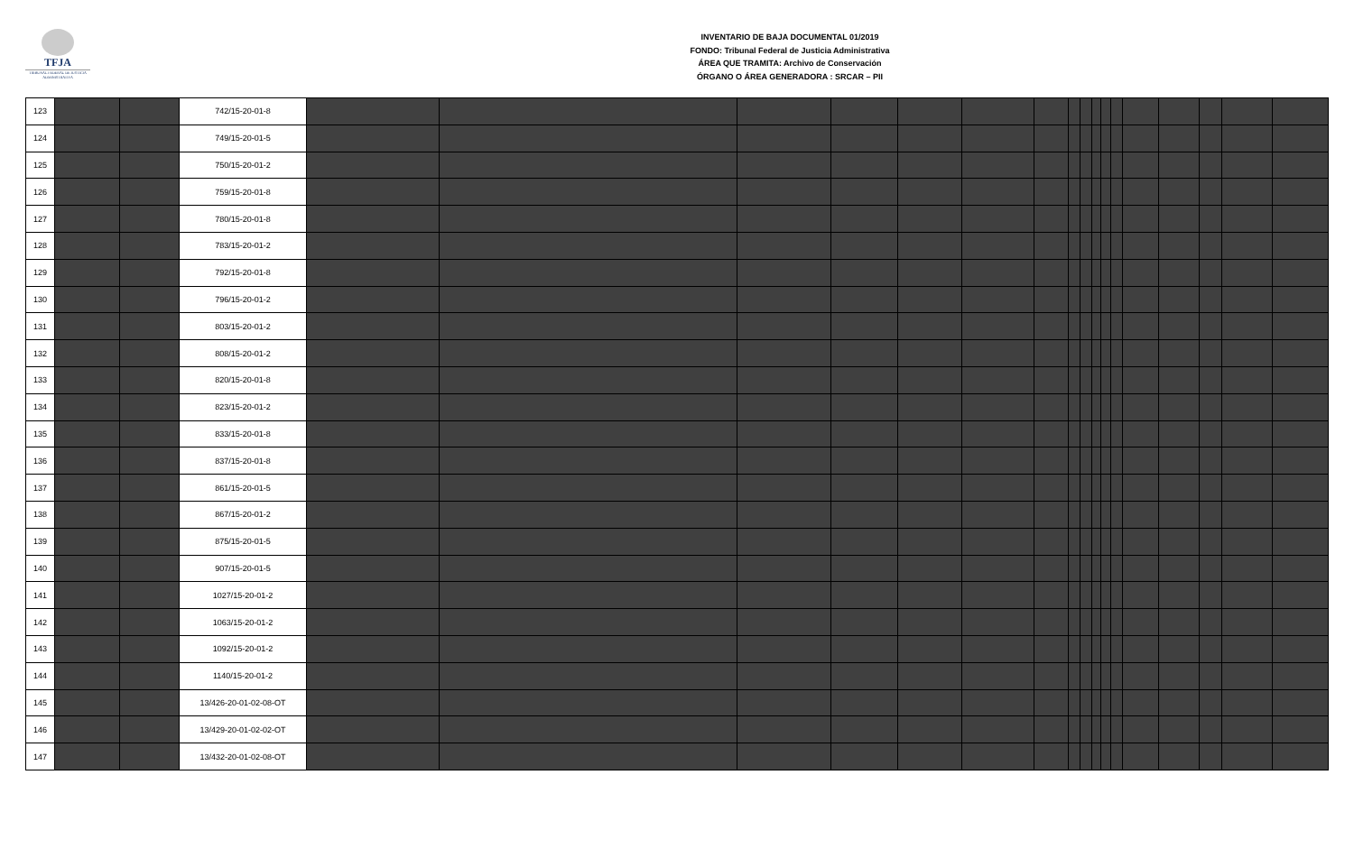TFJA
TRIBUNAL FEDERAL DE JUSTICIA ADMINISTRATIVA
INVENTARIO DE BAJA DOCUMENTAL 01/2019
FONDO: Tribunal Federal de Justicia Administrativa
ÁREA QUE TRAMITA: Archivo de Conservación
ÓRGANO O ÁREA GENERADORA : SRCAR – PII
| 123 | | | 742/15-20-01-8 | | | | | | | | | | | | | | | | | |
| 124 | | | 749/15-20-01-5 | | | | | | | | | | | | | | | | | |
| 125 | | | 750/15-20-01-2 | | | | | | | | | | | | | | | | | |
| 126 | | | 759/15-20-01-8 | | | | | | | | | | | | | | | | | |
| 127 | | | 780/15-20-01-8 | | | | | | | | | | | | | | | | | |
| 128 | | | 783/15-20-01-2 | | | | | | | | | | | | | | | | | |
| 129 | | | 792/15-20-01-8 | | | | | | | | | | | | | | | | | |
| 130 | | | 796/15-20-01-2 | | | | | | | | | | | | | | | | | |
| 131 | | | 803/15-20-01-2 | | | | | | | | | | | | | | | | | |
| 132 | | | 808/15-20-01-2 | | | | | | | | | | | | | | | | | |
| 133 | | | 820/15-20-01-8 | | | | | | | | | | | | | | | | | |
| 134 | | | 823/15-20-01-2 | | | | | | | | | | | | | | | | | |
| 135 | | | 833/15-20-01-8 | | | | | | | | | | | | | | | | | |
| 136 | | | 837/15-20-01-8 | | | | | | | | | | | | | | | | | |
| 137 | | | 861/15-20-01-5 | | | | | | | | | | | | | | | | | |
| 138 | | | 867/15-20-01-2 | | | | | | | | | | | | | | | | | |
| 139 | | | 875/15-20-01-5 | | | | | | | | | | | | | | | | | |
| 140 | | | 907/15-20-01-5 | | | | | | | | | | | | | | | | | |
| 141 | | | 1027/15-20-01-2 | | | | | | | | | | | | | | | | | |
| 142 | | | 1063/15-20-01-2 | | | | | | | | | | | | | | | | | |
| 143 | | | 1092/15-20-01-2 | | | | | | | | | | | | | | | | | |
| 144 | | | 1140/15-20-01-2 | | | | | | | | | | | | | | | | | |
| 145 | | | 13/426-20-01-02-08-OT | | | | | | | | | | | | | | | | | |
| 146 | | | 13/429-20-01-02-02-OT | | | | | | | | | | | | | | | | | |
| 147 | | | 13/432-20-01-02-08-OT | | | | | | | | | | | | | | | | | |